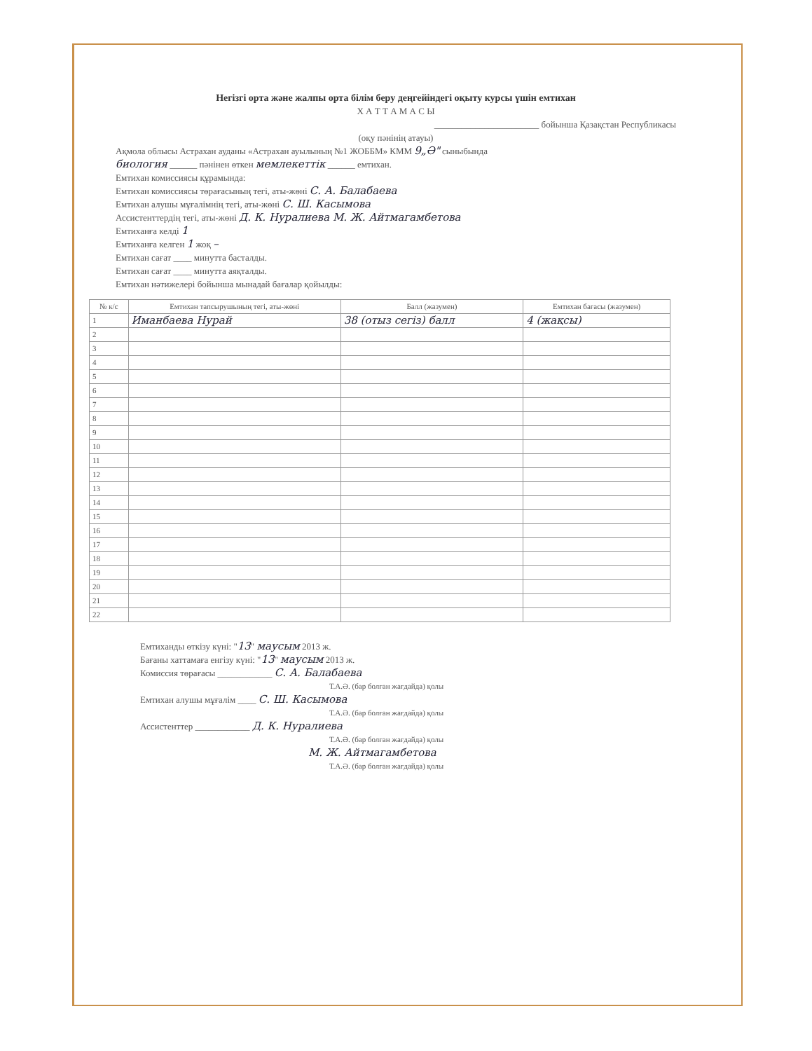Негізгі орта және жалпы орта білім беру деңгейіндегі оқыту курсы үшін емтихан
Х А Т Т А М А С Ы
_______________________ бойынша Қазақстан Республикасы
(оқу пәнінің атауы)
Ақмола облысы Астрахан ауданы «Астрахан ауылының №1 ЖОББМ» КММ 9„Ә" сыныбында
биология ______ пәнінен өткен мемлекеттік ______ емтихан.
Емтихан комиссиясы құрамында:
Емтихан комиссиясы төрағасының тегі, аты-жөні С. А. Балабаева
Емтихан алушы мұғалімнің тегі, аты-жөні С. Ш. Касымова
Ассистенттердің тегі, аты-жөні Д. К. Нуралиева М. Ж. Айтмагамбетова
Емтиханға келді 1
Емтиханға келген 1 жоқ –
Емтихан сағат ____ минутта басталды.
Емтихан сағат ____ минутта аяқталды.
Емтихан нәтижелері бойынша мынадай бағалар қойылды:
| № к/с | Емтихан тапсырушының тегі, аты-жөні | Балл (жазумен) | Емтихан бағасы (жазумен) |
| --- | --- | --- | --- |
| 1 | Иманбаева Нурай | 38 (отыз сегіз) балл | 4 (жақсы) |
| 2 | | | |
| 3 | | | |
| 4 | | | |
| 5 | | | |
| 6 | | | |
| 7 | | | |
| 8 | | | |
| 9 | | | |
| 10 | | | |
| 11 | | | |
| 12 | | | |
| 13 | | | |
| 14 | | | |
| 15 | | | |
| 16 | | | |
| 17 | | | |
| 18 | | | |
| 19 | | | |
| 20 | | | |
| 21 | | | |
| 22 | | | |
Емтиханды өткізу күні: "13" маусым 2013 ж.
Бағаны хаттамаға енгізу күні: "13" маусым 2013 ж.
Комиссия төрағасы ____________ С. А. Балабаева
Т.А.Ә. (бар болған жағдайда) қолы
Емтихан алушы мұғалім ____ С. Ш. Касымова
Т.А.Ә. (бар болған жағдайда) қолы
Ассистенттер ____________ Д. К. Нуралиева
Т.А.Ә. (бар болған жағдайда) қолы
М. Ж. Айтмагамбетова
Т.А.Ә. (бар болған жағдайда) қолы